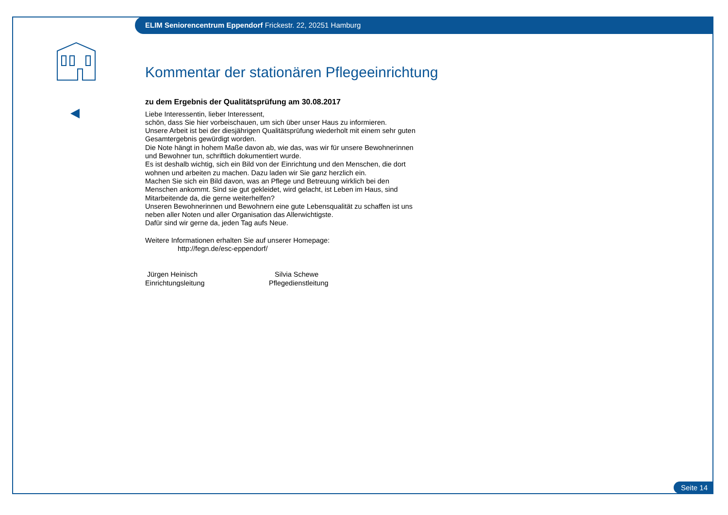ELIM Seniorencentrum Eppendorf Frickestr. 22, 20251 Hamburg
Kommentar der stationären Pflegeeinrichtung
zu dem Ergebnis der Qualitätsprüfung am 30.08.2017
Liebe Interessentin, lieber Interessent,
schön, dass Sie hier vorbeischauen, um sich über unser Haus zu informieren.
Unsere Arbeit ist bei der diesjährigen Qualitätsprüfung wiederholt mit einem sehr guten Gesamtergebnis gewürdigt worden.
Die Note hängt in hohem Maße davon ab, wie das, was wir für unsere Bewohnerinnen und Bewohner tun, schriftlich dokumentiert wurde.
Es ist deshalb wichtig, sich ein Bild von der Einrichtung und den Menschen, die dort wohnen und arbeiten zu machen. Dazu laden wir Sie ganz herzlich ein.
Machen Sie sich ein Bild davon, was an Pflege und Betreuung wirklich bei den Menschen ankommt. Sind sie gut gekleidet, wird gelacht, ist Leben im Haus, sind Mitarbeitende da, die gerne weiterhelfen?
Unseren Bewohnerinnen und Bewohnern eine gute Lebensqualität zu schaffen ist uns neben aller Noten und aller Organisation das Allerwichtigste.
Dafür sind wir gerne da, jeden Tag aufs Neue.
Weitere Informationen erhalten Sie auf unserer Homepage:
http://fegn.de/esc-eppendorf/
Jürgen Heinisch
Einrichtungsleitung
Silvia Schewe
Pflegedienstleitung
Seite 14